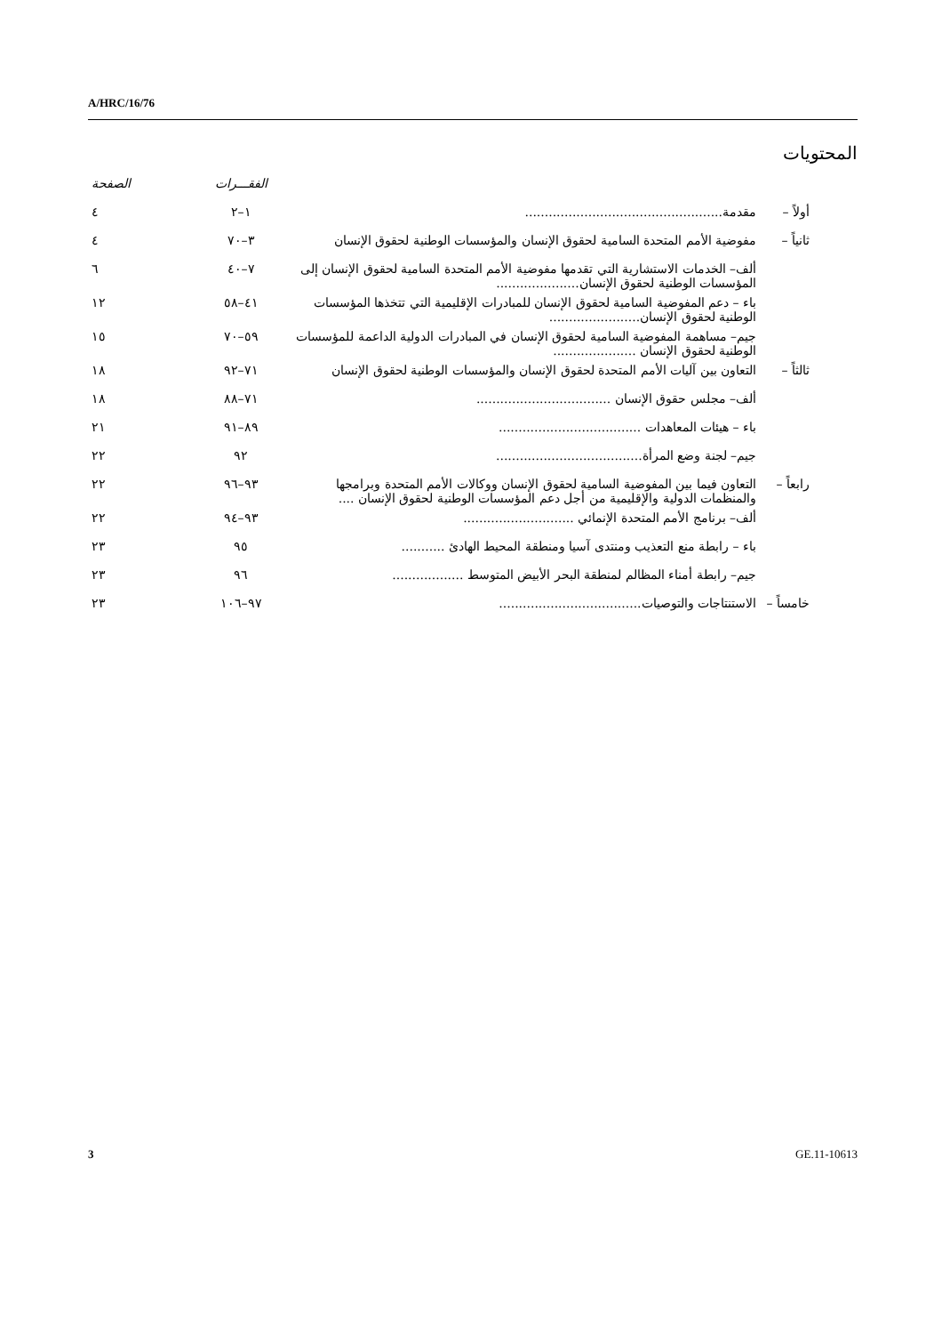A/HRC/16/76
المحتويات
| | | الفقـــرات | الصفحة |
| أولاً – | مقدمة.................................................. | ١–٢ | ٤ |
| ثانياً – | مفوضية الأمم المتحدة السامية لحقوق الإنسان والمؤسسات الوطنية لحقوق الإنسان | ٣–٧٠ | ٤ |
| | ألف– الخدمات الاستشارية التي تقدمها مفوضية الأمم المتحدة السامية لحقوق الإنسان إلى المؤسسات الوطنية لحقوق الإنسان..................... | ٧–٤٠ | ٦ |
| | باء – دعم المفوضية السامية لحقوق الإنسان للمبادرات الإقليمية التي تتخذها المؤسسات الوطنية لحقوق الإنسان....................... | ٤١–٥٨ | ١٢ |
| | جيم– مساهمة المفوضية السامية لحقوق الإنسان في المبادرات الدولية الداعمة للمؤسسات الوطنية لحقوق الإنسان ..................... | ٥٩–٧٠ | ١٥ |
| ثالثاً – | التعاون بين آليات الأمم المتحدة لحقوق الإنسان والمؤسسات الوطنية لحقوق الإنسان | ٧١–٩٢ | ١٨ |
| | ألف– مجلس حقوق الإنسان .................................. | ٧١–٨٨ | ١٨ |
| | باء – هيئات المعاهدات .................................... | ٨٩–٩١ | ٢١ |
| | جيم– لجنة وضع المرأة..................................... | ٩٢ | ٢٢ |
| رابعاً – | التعاون فيما بين المفوضية السامية لحقوق الإنسان ووكالات الأمم المتحدة وبرامجها والمنظمات الدولية والإقليمية من أجل دعم المؤسسات الوطنية لحقوق الإنسان .... | ٩٣–٩٦ | ٢٢ |
| | ألف– برنامج الأمم المتحدة الإنمائي ............................ | ٩٣–٩٤ | ٢٢ |
| | باء – رابطة منع التعذيب ومنتدى آسيا ومنطقة المحيط الهادئ ........... | ٩٥ | ٢٣ |
| | جيم– رابطة أمناء المظالم لمنطقة البحر الأبيض المتوسط .................. | ٩٦ | ٢٣ |
| خامساً – | الاستنتاجات والتوصيات.................................... | ٩٧–١٠٦ | ٢٣ |
3 GE.11-10613